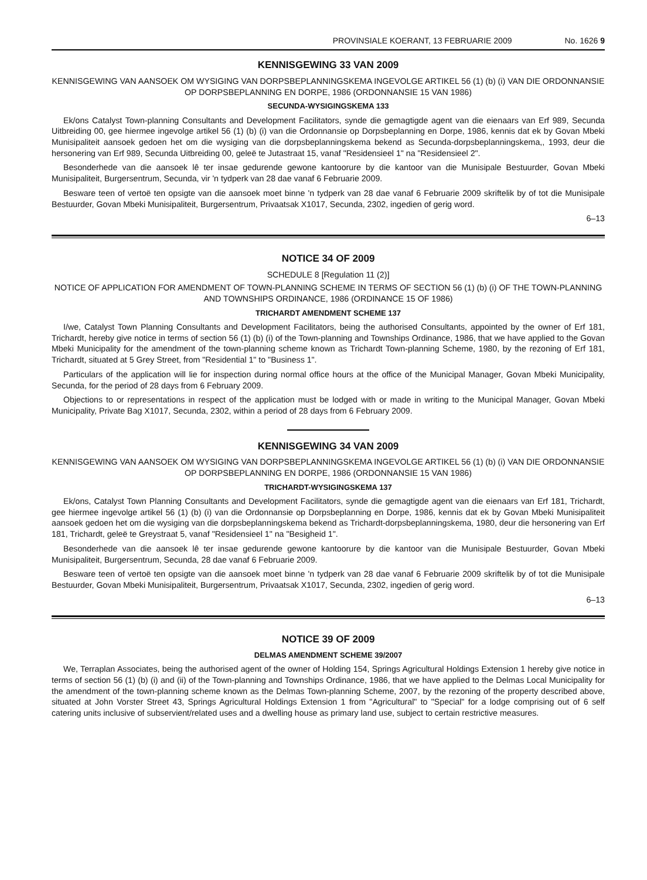PROVINSIALE KOERANT, 13 FEBRUARIE 2009 No. 1626 9
KENNISGEWING 33 VAN 2009
KENNISGEWING VAN AANSOEK OM WYSIGING VAN DORPSBEPLANNINGSKEMA INGEVOLGE ARTIKEL 56 (1) (b) (i) VAN DIE ORDONNANSIE OP DORPSBEPLANNING EN DORPE, 1986 (ORDONNANSIE 15 VAN 1986)
SECUNDA-WYSIGINGSKEMA 133
Ek/ons Catalyst Town-planning Consultants and Development Facilitators, synde die gemagtigde agent van die eienaars van Erf 989, Secunda Uitbreiding 00, gee hiermee ingevolge artikel 56 (1) (b) (i) van die Ordonnansie op Dorpsbeplanning en Dorpe, 1986, kennis dat ek by Govan Mbeki Munisipaliteit aansoek gedoen het om die wysiging van die dorpsbeplanningskema bekend as Secunda-dorpsbeplanningskema,, 1993, deur die hersonering van Erf 989, Secunda Uitbreiding 00, geleë te Jutastraat 15, vanaf "Residensieel 1" na "Residensieel 2".
Besonderhede van die aansoek lê ter insae gedurende gewone kantoorure by die kantoor van die Munisipale Bestuurder, Govan Mbeki Munisipaliteit, Burgersentrum, Secunda, vir 'n tydperk van 28 dae vanaf 6 Februarie 2009.
Besware teen of vertoë ten opsigte van die aansoek moet binne 'n tydperk van 28 dae vanaf 6 Februarie 2009 skriftelik by of tot die Munisipale Bestuurder, Govan Mbeki Munisipaliteit, Burgersentrum, Privaatsak X1017, Secunda, 2302, ingedien of gerig word.
6–13
NOTICE 34 OF 2009
SCHEDULE 8 [Regulation 11 (2)]
NOTICE OF APPLICATION FOR AMENDMENT OF TOWN-PLANNING SCHEME IN TERMS OF SECTION 56 (1) (b) (i) OF THE TOWN-PLANNING AND TOWNSHIPS ORDINANCE, 1986 (ORDINANCE 15 OF 1986)
TRICHARDT AMENDMENT SCHEME 137
I/we, Catalyst Town Planning Consultants and Development Facilitators, being the authorised Consultants, appointed by the owner of Erf 181, Trichardt, hereby give notice in terms of section 56 (1) (b) (i) of the Town-planning and Townships Ordinance, 1986, that we have applied to the Govan Mbeki Municipality for the amendment of the town-planning scheme known as Trichardt Town-planning Scheme, 1980, by the rezoning of Erf 181, Trichardt, situated at 5 Grey Street, from "Residential 1" to "Business 1".
Particulars of the application will lie for inspection during normal office hours at the office of the Municipal Manager, Govan Mbeki Municipality, Secunda, for the period of 28 days from 6 February 2009.
Objections to or representations in respect of the application must be lodged with or made in writing to the Municipal Manager, Govan Mbeki Municipality, Private Bag X1017, Secunda, 2302, within a period of 28 days from 6 February 2009.
KENNISGEWING 34 VAN 2009
KENNISGEWING VAN AANSOEK OM WYSIGING VAN DORPSBEPLANNINGSKEMA INGEVOLGE ARTIKEL 56 (1) (b) (i) VAN DIE ORDONNANSIE OP DORPSBEPLANNING EN DORPE, 1986 (ORDONNANSIE 15 VAN 1986)
TRICHARDT-WYSIGINGSKEMA 137
Ek/ons, Catalyst Town Planning Consultants and Development Facilitators, synde die gemagtigde agent van die eienaars van Erf 181, Trichardt, gee hiermee ingevolge artikel 56 (1) (b) (i) van die Ordonnansie op Dorpsbeplanning en Dorpe, 1986, kennis dat ek by Govan Mbeki Munisipaliteit aansoek gedoen het om die wysiging van die dorpsbeplanningskema bekend as Trichardt-dorpsbeplanningskema, 1980, deur die hersonering van Erf 181, Trichardt, geleë te Greystraat 5, vanaf "Residensieel 1" na "Besigheid 1".
Besonderhede van die aansoek lê ter insae gedurende gewone kantoorure by die kantoor van die Munisipale Bestuurder, Govan Mbeki Munisipaliteit, Burgersentrum, Secunda, 28 dae vanaf 6 Februarie 2009.
Besware teen of vertoë ten opsigte van die aansoek moet binne 'n tydperk van 28 dae vanaf 6 Februarie 2009 skriftelik by of tot die Munisipale Bestuurder, Govan Mbeki Munisipaliteit, Burgersentrum, Privaatsak X1017, Secunda, 2302, ingedien of gerig word.
6–13
NOTICE 39 OF 2009
DELMAS AMENDMENT SCHEME 39/2007
We, Terraplan Associates, being the authorised agent of the owner of Holding 154, Springs Agricultural Holdings Extension 1 hereby give notice in terms of section 56 (1) (b) (i) and (ii) of the Town-planning and Townships Ordinance, 1986, that we have applied to the Delmas Local Municipality for the amendment of the town-planning scheme known as the Delmas Town-planning Scheme, 2007, by the rezoning of the property described above, situated at John Vorster Street 43, Springs Agricultural Holdings Extension 1 from "Agricultural" to "Special" for a lodge comprising out of 6 self catering units inclusive of subservient/related uses and a dwelling house as primary land use, subject to certain restrictive measures.